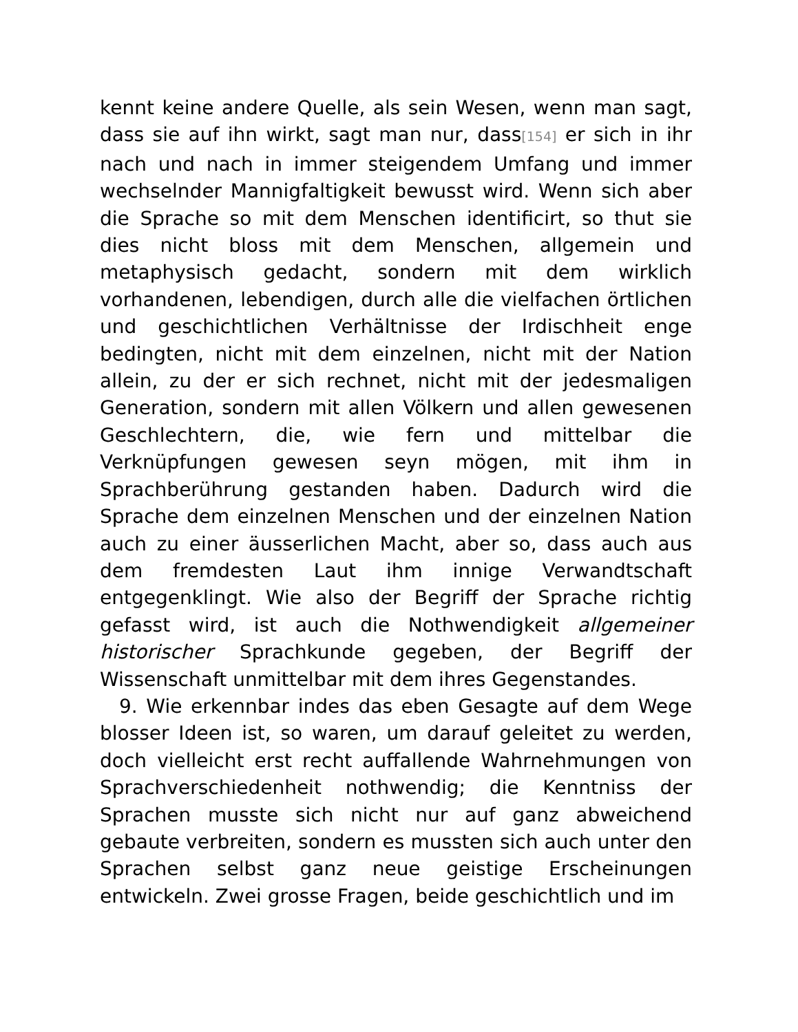kennt keine andere Quelle, als sein Wesen, wenn man sagt, dass sie auf ihn wirkt, sagt man nur, dass[154] er sich in ihr nach und nach in immer steigendem Umfang und immer wechselnder Mannigfaltigkeit bewusst wird. Wenn sich aber die Sprache so mit dem Menschen identificirt, so thut sie dies nicht bloss mit dem Menschen, allgemein und metaphysisch gedacht, sondern mit dem wirklich vorhandenen, lebendigen, durch alle die vielfachen örtlichen und geschichtlichen Verhältnisse der Irdischheit enge bedingten, nicht mit dem einzelnen, nicht mit der Nation allein, zu der er sich rechnet, nicht mit der jedesmaligen Generation, sondern mit allen Völkern und allen gewesenen Geschlechtern, die, wie fern und mittelbar die Verknüpfungen gewesen seyn mögen, mit ihm in Sprachberührung gestanden haben. Dadurch wird die Sprache dem einzelnen Menschen und der einzelnen Nation auch zu einer äusserlichen Macht, aber so, dass auch aus dem fremdesten Laut ihm innige Verwandtschaft entgegenklingt. Wie also der Begriff der Sprache richtig gefasst wird, ist auch die Nothwendigkeit allgemeiner historischer Sprachkunde gegeben, der Begriff der Wissenschaft unmittelbar mit dem ihres Gegenstandes.
9. Wie erkennbar indes das eben Gesagte auf dem Wege blosser Ideen ist, so waren, um darauf geleitet zu werden, doch vielleicht erst recht auffallende Wahrnehmungen von Sprachverschiedenheit nothwendig; die Kenntniss der Sprachen musste sich nicht nur auf ganz abweichend gebaute verbreiten, sondern es mussten sich auch unter den Sprachen selbst ganz neue geistige Erscheinungen entwickeln. Zwei grosse Fragen, beide geschichtlich und im